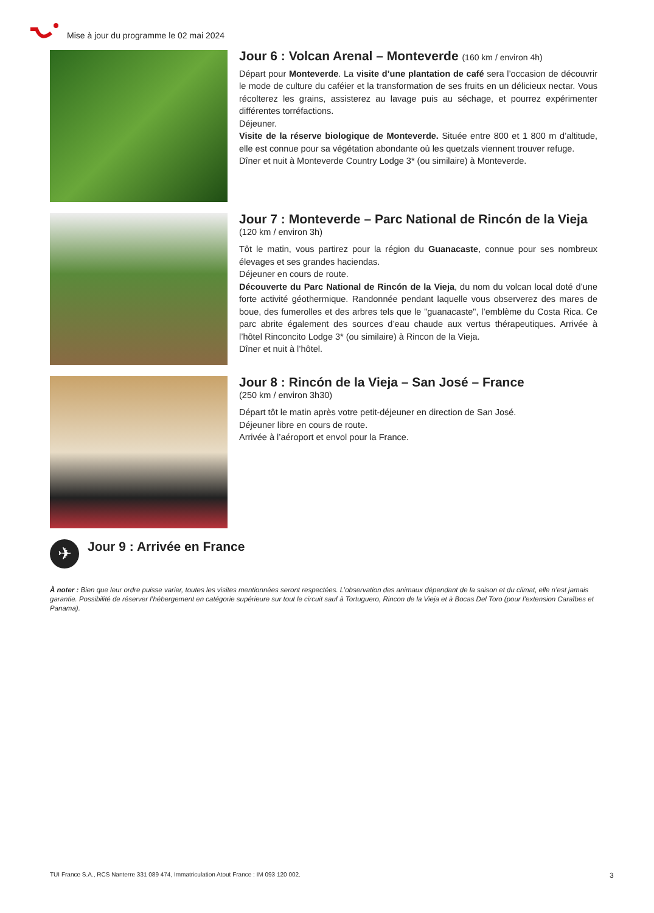Mise à jour du programme le 02 mai 2024
Jour 6 : Volcan Arenal – Monteverde (160 km / environ 4h)
Départ pour Monteverde. La visite d’une plantation de café sera l’occasion de découvrir le mode de culture du caféier et la transformation de ses fruits en un délicieux nectar. Vous récolterez les grains, assisterez au lavage puis au séchage, et pourrez expérimenter différentes torréfactions.
Déjeuner.
Visite de la réserve biologique de Monteverde. Située entre 800 et 1 800 m d’altitude, elle est connue pour sa végétation abondante où les quetzals viennent trouver refuge.
Dîner et nuit à Monteverde Country Lodge 3* (ou similaire) à Monteverde.
Jour 7 : Monteverde – Parc National de Rincón de la Vieja
(120 km / environ 3h)
Tôt le matin, vous partirez pour la région du Guanacaste, connue pour ses nombreux élevages et ses grandes haciendas.
Déjeuner en cours de route.
Découverte du Parc National de Rincón de la Vieja, du nom du volcan local doté d’une forte activité géothermique. Randonnée pendant laquelle vous observerez des mares de boue, des fumerolles et des arbres tels que le "guanacaste", l’emblème du Costa Rica. Ce parc abrite également des sources d’eau chaude aux vertus thérapeutiques. Arrivée à l’hôtel Rinconcito Lodge 3* (ou similaire) à Rincon de la Vieja.
Dîner et nuit à l’hôtel.
Jour 8 : Rincón de la Vieja – San José – France
(250 km / environ 3h30)
Départ tôt le matin après votre petit-déjeuner en direction de San José.
Déjeuner libre en cours de route.
Arrivée à l’aéroport et envol pour la France.
✈
Jour 9 : Arrivée en France
À noter : Bien que leur ordre puisse varier, toutes les visites mentionnées seront respectées. L’observation des animaux dépendant de la saison et du climat, elle n’est jamais garantie. Possibilité de réserver l’hébergement en catégorie supérieure sur tout le circuit sauf à Tortuguero, Rincon de la Vieja et à Bocas Del Toro (pour l’extension Caraïbes et Panama).
TUI France S.A., RCS Nanterre 331 089 474, Immatriculation Atout France : IM 093 120 002.
3